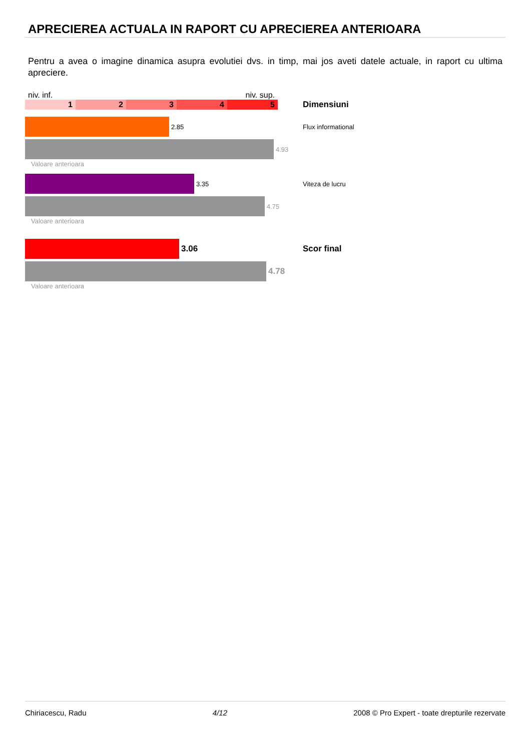APRECIEREA ACTUALA IN RAPORT CU APRECIEREA ANTERIOARA
Pentru a avea o imagine dinamica asupra evolutiei dvs. in timp, mai jos aveti datele actuale, in raport cu ultima apreciere.
niv. inf. niv. sup.
1 2 3 4 5
Dimensiuni
2.85 Flux informational
4.93
Valoare anterioara
3.35 Viteza de lucru
4.75
Valoare anterioara
3.06 Scor final
4.78
Valoare anterioara
Chiriacescu, Radu 4/12 2008 © Pro Expert - toate drepturile rezervate